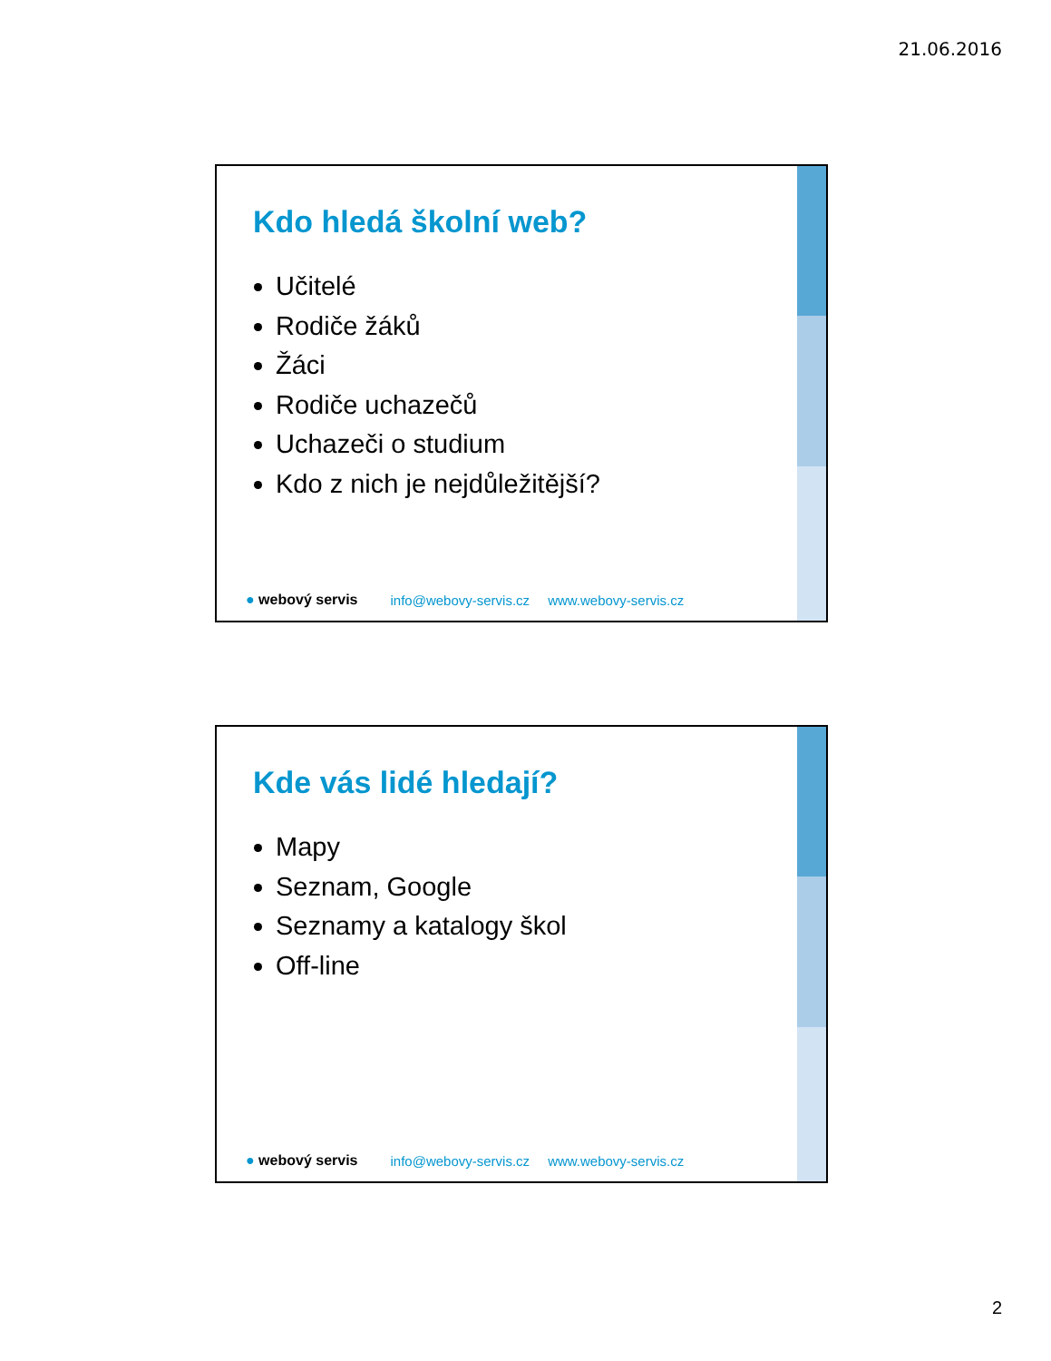21.06.2016
Kdo hledá školní web?
Učitelé
Rodiče žáků
Žáci
Rodiče uchazečů
Uchazeči o studium
Kdo z nich je nejdůležitější?
● webový servis info@webovy-servis.cz www.webovy-servis.cz
Kde vás lidé hledají?
Mapy
Seznam, Google
Seznamy a katalogy škol
Off-line
● webový servis info@webovy-servis.cz www.webovy-servis.cz
2